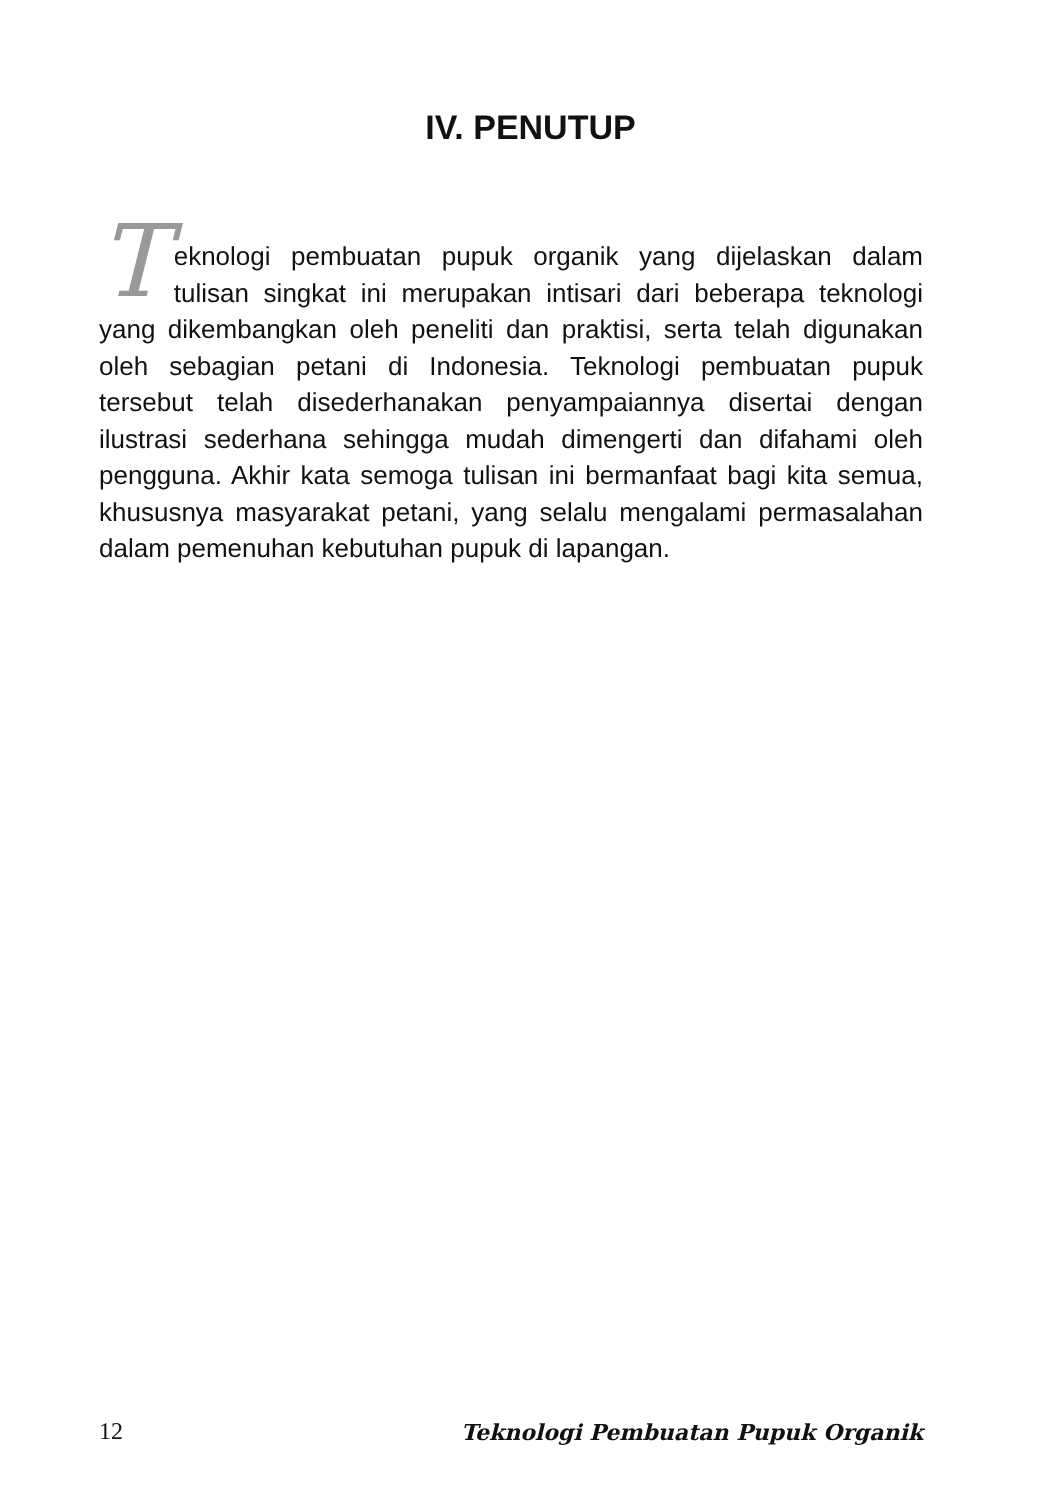IV. PENUTUP
Teknologi pembuatan pupuk organik yang dijelaskan dalam tulisan singkat ini merupakan intisari dari beberapa teknologi yang dikembangkan oleh peneliti dan praktisi, serta telah digunakan oleh sebagian petani di Indonesia. Teknologi pembuatan pupuk tersebut telah disederhanakan penyampaiannya disertai dengan ilustrasi sederhana sehingga mudah dimengerti dan difahami oleh pengguna. Akhir kata semoga tulisan ini bermanfaat bagi kita semua, khususnya masyarakat petani, yang selalu mengalami permasalahan dalam pemenuhan kebutuhan pupuk di lapangan.
12 Teknologi Pembuatan Pupuk Organik